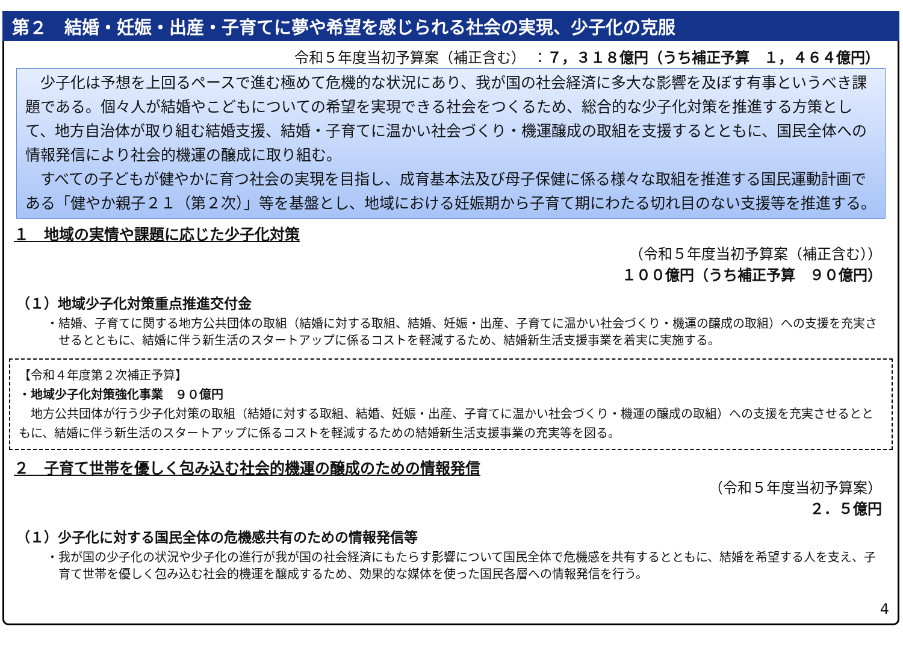第２　結婚・妊娠・出産・子育てに夢や希望を感じられる社会の実現、少子化の克服
令和５年度当初予算案（補正含む）　：７，３１８億円（うち補正予算　１，４６４億円）
　少子化は予想を上回るペースで進む極めて危機的な状況にあり、我が国の社会経済に多大な影響を及ぼす有事というべき課題である。個々人が結婚やこどもについての希望を実現できる社会をつくるため、総合的な少子化対策を推進する方策として、地方自治体が取り組む結婚支援、結婚・子育てに温かい社会づくり・機運醸成の取組を支援するとともに、国民全体への情報発信により社会的機運の醸成に取り組む。
　すべての子どもが健やかに育つ社会の実現を目指し、成育基本法及び母子保健に係る様々な取組を推進する国民運動計画である「健やか親子２１（第２次）」等を基盤とし、地域における妊娠期から子育て期にわたる切れ目のない支援等を推進する。
１　地域の実情や課題に応じた少子化対策
（令和５年度当初予算案（補正含む））
１００億円（うち補正予算　９０億円）
（１）地域少子化対策重点推進交付金
・結婚、子育てに関する地方公共団体の取組（結婚に対する取組、結婚、妊娠・出産、子育てに温かい社会づくり・機運の醸成の取組）への支援を充実させるとともに、結婚に伴う新生活のスタートアップに係るコストを軽減するため、結婚新生活支援事業を着実に実施する。
【令和４年度第２次補正予算】
・地域少子化対策強化事業　９０億円
　地方公共団体が行う少子化対策の取組（結婚に対する取組、結婚、妊娠・出産、子育てに温かい社会づくり・機運の醸成の取組）への支援を充実させるとともに、結婚に伴う新生活のスタートアップに係るコストを軽減するための結婚新生活支援事業の充実等を図る。
２　子育て世帯を優しく包み込む社会的機運の醸成のための情報発信
（令和５年度当初予算案）
２．５億円　　
（１）少子化に対する国民全体の危機感共有のための情報発信等
・我が国の少子化の状況や少子化の進行が我が国の社会経済にもたらす影響について国民全体で危機感を共有するとともに、結婚を希望する人を支え、子育て世帯を優しく包み込む社会的機運を醸成するため、効果的な媒体を使った国民各層への情報発信を行う。
4